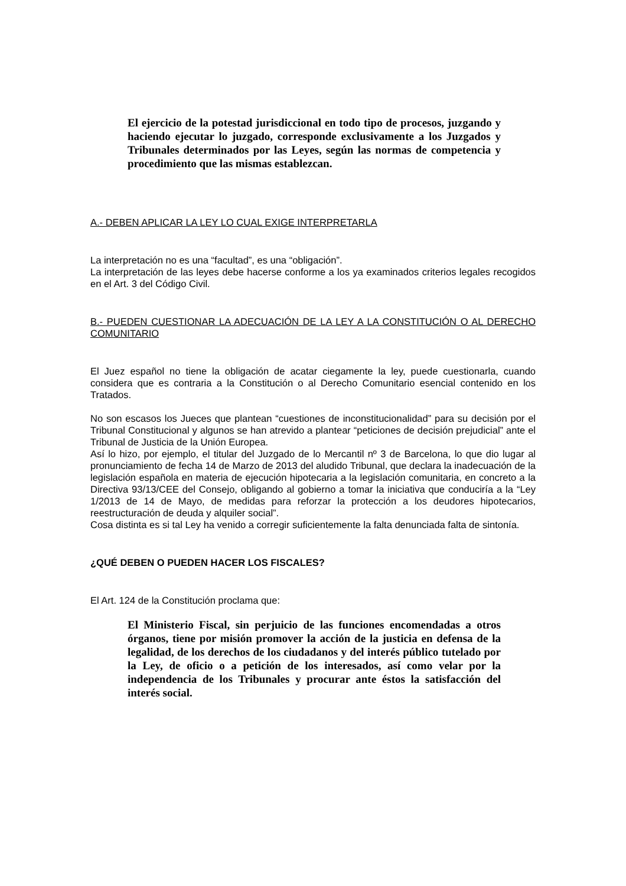El ejercicio de la potestad jurisdiccional en todo tipo de procesos, juzgando y haciendo ejecutar lo juzgado, corresponde exclusivamente a los Juzgados y Tribunales determinados por las Leyes, según las normas de competencia y procedimiento que las mismas establezcan.
A.- DEBEN APLICAR LA LEY LO CUAL EXIGE INTERPRETARLA
La interpretación no es una “facultad”, es una “obligación”.
La interpretación de las leyes debe hacerse conforme a los ya examinados criterios legales recogidos en el Art. 3 del Código Civil.
B.- PUEDEN CUESTIONAR LA ADECUACIÓN DE LA LEY A LA CONSTITUCIÓN O AL DERECHO COMUNITARIO
El Juez español no tiene la obligación de acatar ciegamente la ley, puede cuestionarla, cuando considera que es contraria a la Constitución o al Derecho Comunitario esencial contenido en los Tratados.
No son escasos los Jueces que plantean “cuestiones de inconstitucionalidad” para su decisión por el Tribunal Constitucional y algunos se han atrevido a plantear “peticiones de decisión prejudicial” ante el Tribunal de Justicia de la Unión Europea.
Así lo hizo, por ejemplo, el titular del Juzgado de lo Mercantil nº 3 de Barcelona, lo que dio lugar al pronunciamiento de fecha 14 de Marzo de 2013 del aludido Tribunal, que declara la inadecuación de la legislación española en materia de ejecución hipotecaria a la legislación comunitaria, en concreto a la Directiva 93/13/CEE del Consejo, obligando al gobierno a tomar la iniciativa que conduciría a la “Ley 1/2013 de 14 de Mayo, de medidas para reforzar la protección a los deudores hipotecarios, reestructuración de deuda y alquiler social”.
Cosa distinta es si tal Ley ha venido a corregir suficientemente la falta denunciada falta de sintonía.
¿QUÉ DEBEN O PUEDEN HACER LOS FISCALES?
El Art. 124 de la Constitución proclama que:
El Ministerio Fiscal, sin perjuicio de las funciones encomendadas a otros órganos, tiene por misión promover la acción de la justicia en defensa de la legalidad, de los derechos de los ciudadanos y del interés público tutelado por la Ley, de oficio o a petición de los interesados, así como velar por la independencia de los Tribunales y procurar ante éstos la satisfacción del interés social.